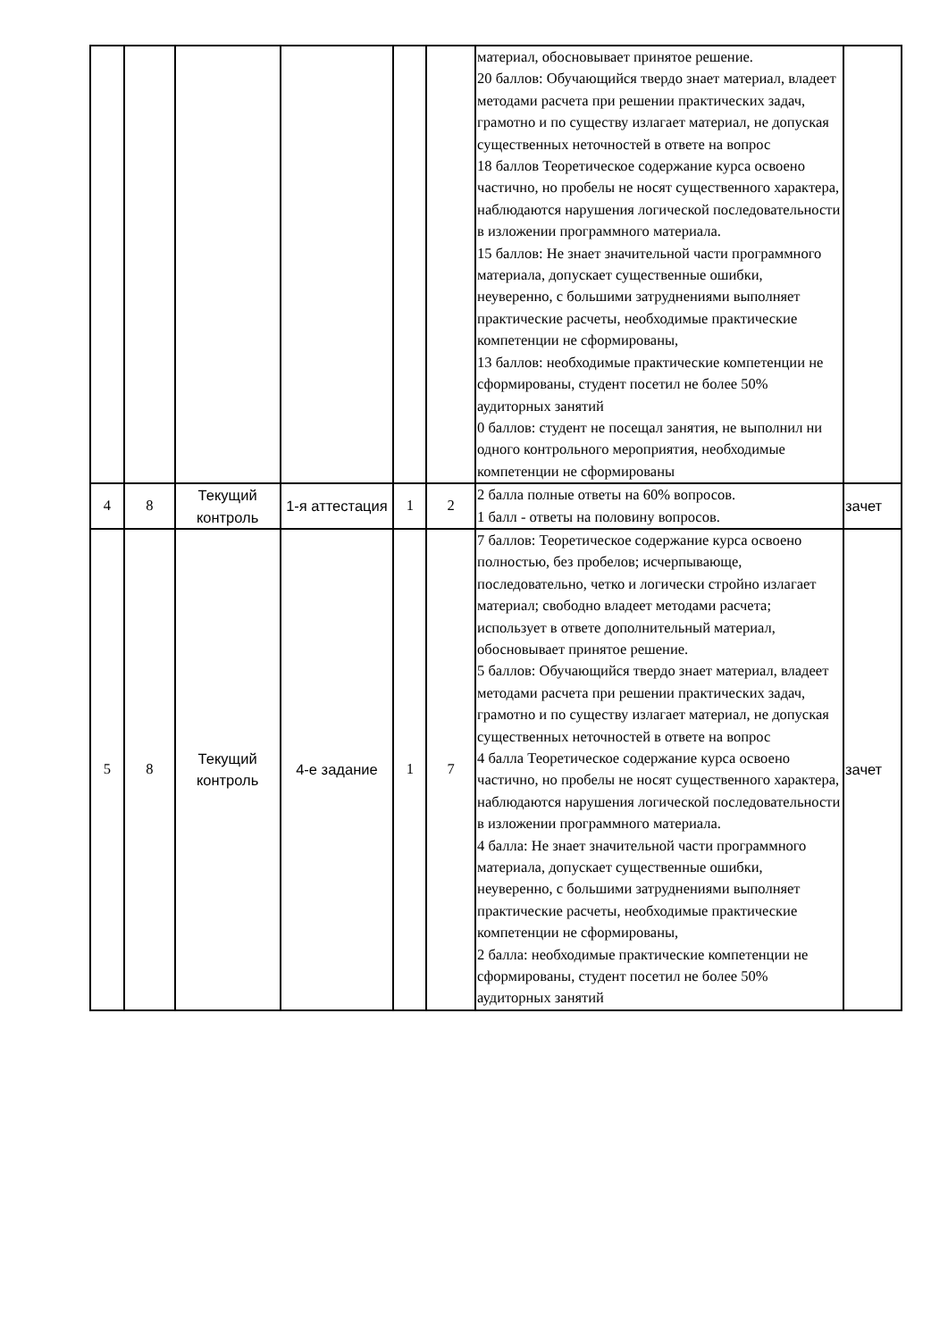| | | | | | | материал, обосновывает принятое решение. 20 баллов: Обучающийся твердо знает материал, владеет методами расчета при решении практических задач, грамотно и по существу излагает материал, не допуская существенных неточностей в ответе на вопрос 18 баллов Теоретическое содержание курса освоено частично, но пробелы не носят существенного характера, наблюдаются нарушения логической последовательности в изложении программного материала. 15 баллов: Не знает значительной части программного материала, допускает существенные ошибки, неуверенно, с большими затруднениями выполняет практические расчеты, необходимые практические компетенции не сформированы, 13 баллов: необходимые практические компетенции не сформированы, студент посетил не более 50% аудиторных занятий 0 баллов: студент не посещал занятия, не выполнил ни одного контрольного мероприятия, необходимые компетенции не сформированы | |
| 4 | 8 | Текущий контроль | 1-я аттестация | 1 | 2 | 2 балла полные ответы на 60% вопросов. 1 балл - ответы на половину вопросов. | зачет |
| 5 | 8 | Текущий контроль | 4-е задание | 1 | 7 | 7 баллов: Теоретическое содержание курса освоено полностью, без пробелов; исчерпывающе, последовательно, четко и логически стройно излагает материал; свободно владеет методами расчета; использует в ответе дополнительный материал, обосновывает принятое решение. 5 баллов: Обучающийся твердо знает материал, владеет методами расчета при решении практических задач, грамотно и по существу излагает материал, не допуская существенных неточностей в ответе на вопрос 4 балла Теоретическое содержание курса освоено частично, но пробелы не носят существенного характера, наблюдаются нарушения логической последовательности в изложении программного материала. 4 балла: Не знает значительной части программного материала, допускает существенные ошибки, неуверенно, с большими затруднениями выполняет практические расчеты, необходимые практические компетенции не сформированы, 2 балла: необходимые практические компетенции не сформированы, студент посетил не более 50% аудиторных занятий | зачет |